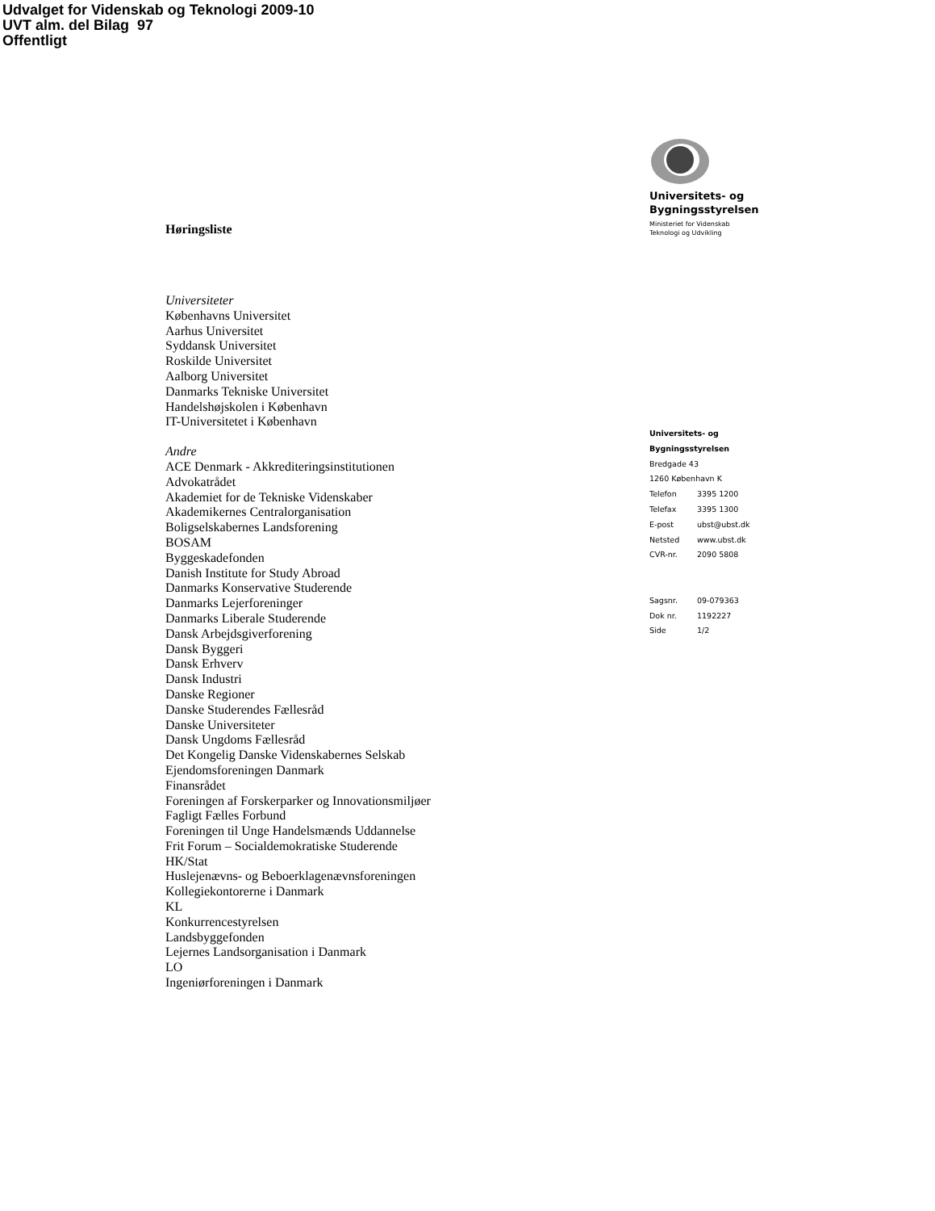Udvalget for Videnskab og Teknologi 2009-10
UVT alm. del Bilag 97
Offentligt
Høringsliste
Universiteter
Københavns Universitet
Aarhus Universitet
Syddansk Universitet
Roskilde Universitet
Aalborg Universitet
Danmarks Tekniske Universitet
Handelshøjskolen i København
IT-Universitetet i København
Andre
ACE Denmark - Akkrediteringsinstitutionen
Advokatrådet
Akademiet for de Tekniske Videnskaber
Akademikernes Centralorganisation
Boligselskabernes Landsforening
BOSAM
Byggeskadefonden
Danish Institute for Study Abroad
Danmarks Konservative Studerende
Danmarks Lejerforeninger
Danmarks Liberale Studerende
Dansk Arbejdsgiverforening
Dansk Byggeri
Dansk Erhverv
Dansk Industri
Danske Regioner
Danske Studerendes Fællesråd
Danske Universiteter
Dansk Ungdoms Fællesråd
Det Kongelig Danske Videnskabernes Selskab
Ejendomsforeningen Danmark
Finansrådet
Foreningen af Forskerparker og Innovationsmiljøer
Fagligt Fælles Forbund
Foreningen til Unge Handelsmænds Uddannelse
Frit Forum – Socialdemokratiske Studerende
HK/Stat
Huslejenævns- og Beboerklagenævnsforeningen
Kollegiekontorerne i Danmark
KL
Konkurrencestyrelsen
Landsbyggefonden
Lejernes Landsorganisation i Danmark
LO
Ingeniørforeningen i Danmark
Universitets- og
Bygningsstyrelsen
Ministeriet for Videnskab
Teknologi og Udvikling
Universitets- og
Bygningsstyrelsen
Bredgade 43
1260 København K
Telefon 3395 1200
Telefax 3395 1300
E-post ubst@ubst.dk
Netsted www.ubst.dk
CVR-nr. 2090 5808
Sagsnr. 09-079363
Dok nr. 1192227
Side 1/2